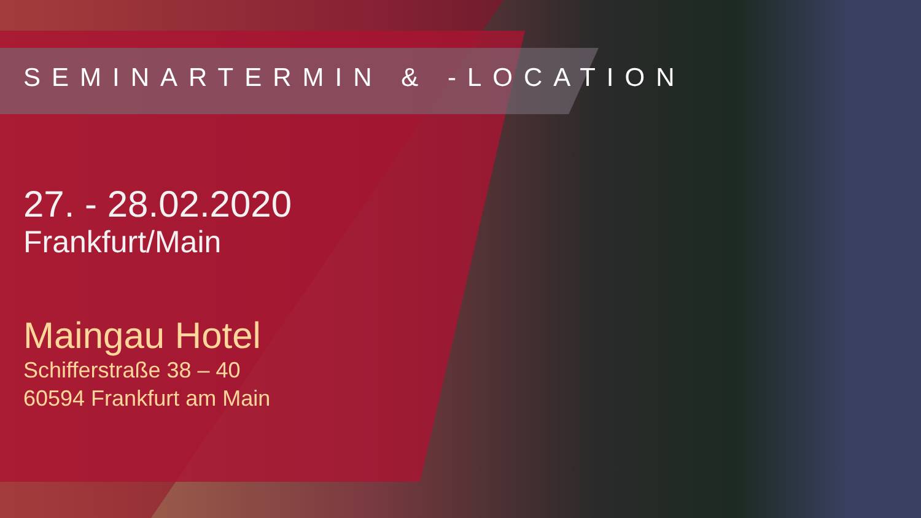SEMINARTERMIN & -LOCATION
27. - 28.02.2020
Frankfurt/Main
Maingau Hotel
Schifferstraße 38 – 40
60594 Frankfurt am Main